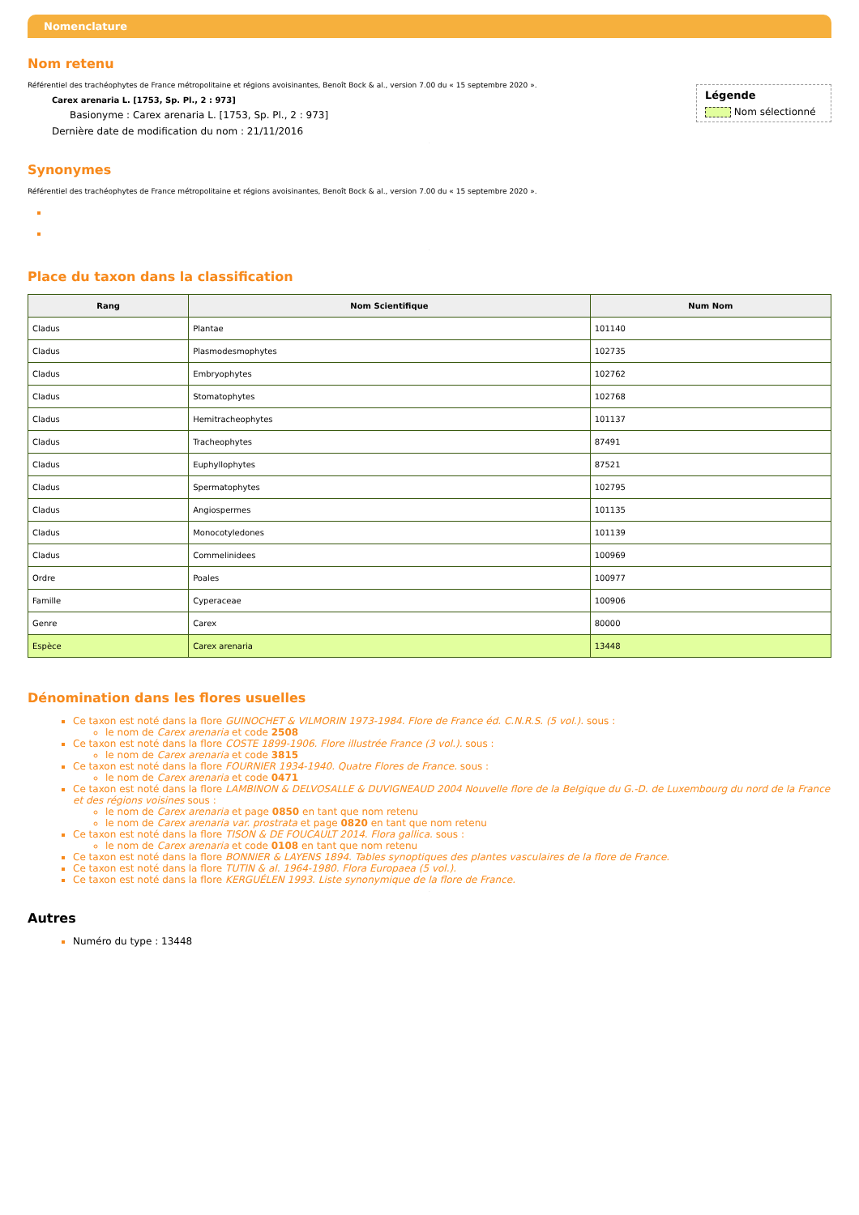Nomenclature
Nom retenu
Légende
Nom sélectionné
Référentiel des trachéophytes de France métropolitaine et régions avoisinantes, Benoît Bock & al., version 7.00 du « 15 septembre 2020 ».
Carex arenaria L. [1753, Sp. Pl., 2 : 973]
Basionyme : Carex arenaria L. [1753, Sp. Pl., 2 : 973]
Dernière date de modification du nom : 21/11/2016
.
Synonymes
Référentiel des trachéophytes de France métropolitaine et régions avoisinantes, Benoît Bock & al., version 7.00 du « 15 septembre 2020 ».
.
Place du taxon dans la classification
| Rang | Nom Scientifique | Num Nom |
| --- | --- | --- |
| Cladus | Plantae | 101140 |
| Cladus | Plasmodesmophytes | 102735 |
| Cladus | Embryophytes | 102762 |
| Cladus | Stomatophytes | 102768 |
| Cladus | Hemitracheophytes | 101137 |
| Cladus | Tracheophytes | 87491 |
| Cladus | Euphyllophytes | 87521 |
| Cladus | Spermatophytes | 102795 |
| Cladus | Angiospermes | 101135 |
| Cladus | Monocotyledones | 101139 |
| Cladus | Commelinidees | 100969 |
| Ordre | Poales | 100977 |
| Famille | Cyperaceae | 100906 |
| Genre | Carex | 80000 |
| Espèce | Carex arenaria | 13448 |
Dénomination dans les flores usuelles
Ce taxon est noté dans la flore GUINOCHET & VILMORIN 1973-1984. Flore de France éd. C.N.R.S. (5 vol.). sous :
le nom de Carex arenaria et code 2508
Ce taxon est noté dans la flore COSTE 1899-1906. Flore illustrée France (3 vol.). sous :
le nom de Carex arenaria et code 3815
Ce taxon est noté dans la flore FOURNIER 1934-1940. Quatre Flores de France. sous :
le nom de Carex arenaria et code 0471
Ce taxon est noté dans la flore LAMBINON & DELVOSALLE & DUVIGNEAUD 2004 Nouvelle flore de la Belgique du G.-D. de Luxembourg du nord de la France et des régions voisines sous :
le nom de Carex arenaria et page 0850 en tant que nom retenu
le nom de Carex arenaria var. prostrata et page 0820 en tant que nom retenu
Ce taxon est noté dans la flore TISON & DE FOUCAULT 2014. Flora gallica. sous :
le nom de Carex arenaria et code 0108 en tant que nom retenu
Ce taxon est noté dans la flore BONNIER & LAYENS 1894. Tables synoptiques des plantes vasculaires de la flore de France.
Ce taxon est noté dans la flore TUTIN & al. 1964-1980. Flora Europaea (5 vol.).
Ce taxon est noté dans la flore KERGUÉLEN 1993. Liste synonymique de la flore de France.
.
Autres
Numéro du type : 13448